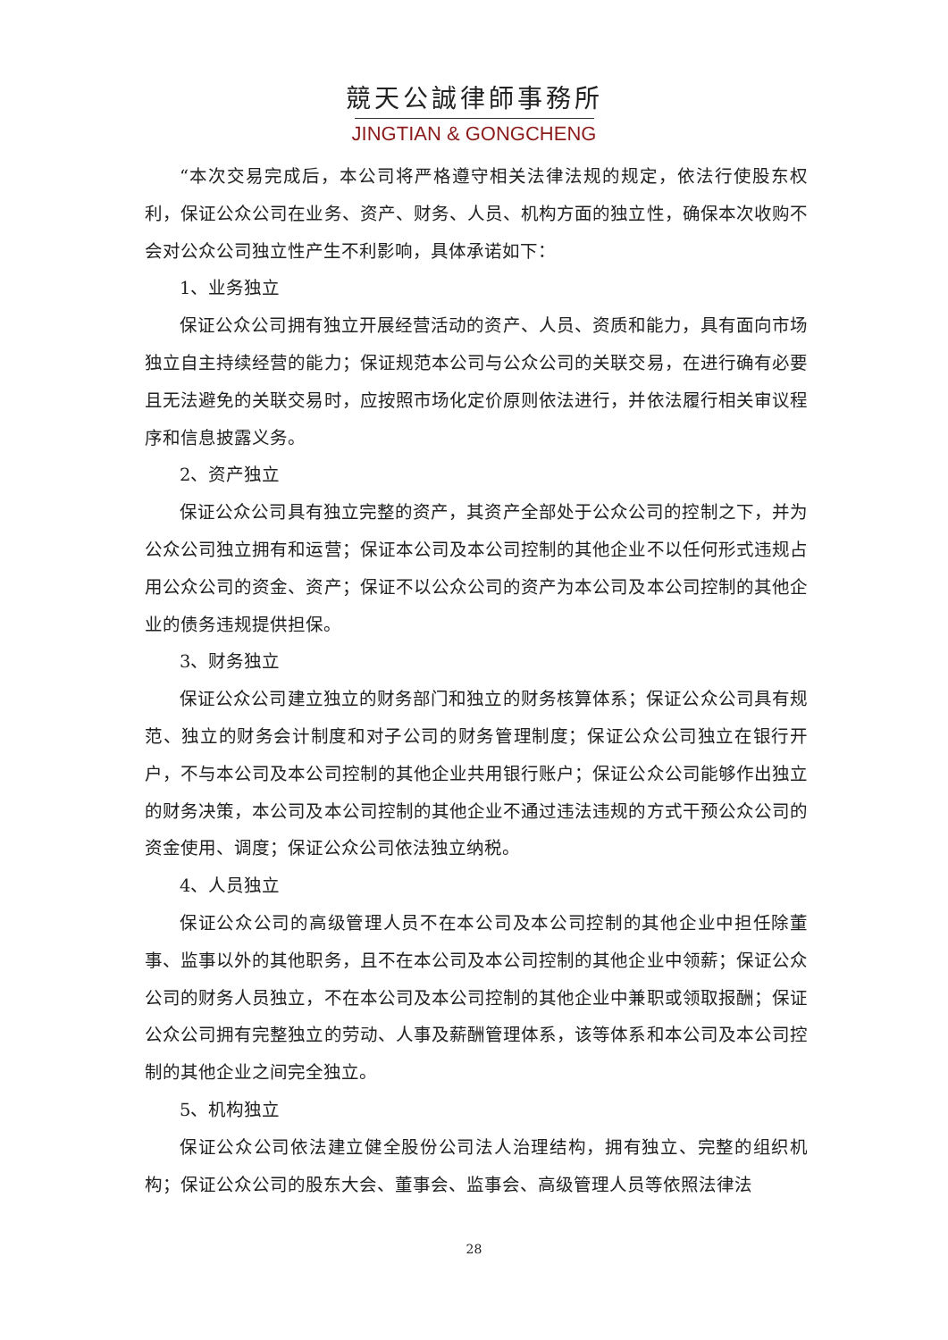競天公誠律師事務所
JINGTIAN & GONGCHENG
“本次交易完成后，本公司将严格遵守相关法律法规的规定，依法行使股东权利，保证公众公司在业务、资产、财务、人员、机构方面的独立性，确保本次收购不会对公众公司独立性产生不利影响，具体承诺如下：
1、业务独立
保证公众公司拥有独立开展经营活动的资产、人员、资质和能力，具有面向市场独立自主持续经营的能力；保证规范本公司与公众公司的关联交易，在进行确有必要且无法避免的关联交易时，应按照市场化定价原则依法进行，并依法履行相关审议程序和信息披露义务。
2、资产独立
保证公众公司具有独立完整的资产，其资产全部处于公众公司的控制之下，并为公众公司独立拥有和运营；保证本公司及本公司控制的其他企业不以任何形式违规占用公众公司的资金、资产；保证不以公众公司的资产为本公司及本公司控制的其他企业的债务违规提供担保。
3、财务独立
保证公众公司建立独立的财务部门和独立的财务核算体系；保证公众公司具有规范、独立的财务会计制度和对子公司的财务管理制度；保证公众公司独立在银行开户，不与本公司及本公司控制的其他企业共用银行账户；保证公众公司能够作出独立的财务决策，本公司及本公司控制的其他企业不通过违法违规的方式干预公众公司的资金使用、调度；保证公众公司依法独立纳税。
4、人员独立
保证公众公司的高级管理人员不在本公司及本公司控制的其他企业中担任除董事、监事以外的其他职务，且不在本公司及本公司控制的其他企业中领薪；保证公众公司的财务人员独立，不在本公司及本公司控制的其他企业中兼职或领取报酬；保证公众公司拥有完整独立的劳动、人事及薪酬管理体系，该等体系和本公司及本公司控制的其他企业之间完全独立。
5、机构独立
保证公众公司依法建立健全股份公司法人治理结构，拥有独立、完整的组织机构；保证公众公司的股东大会、董事会、监事会、高级管理人员等依照法律法
28